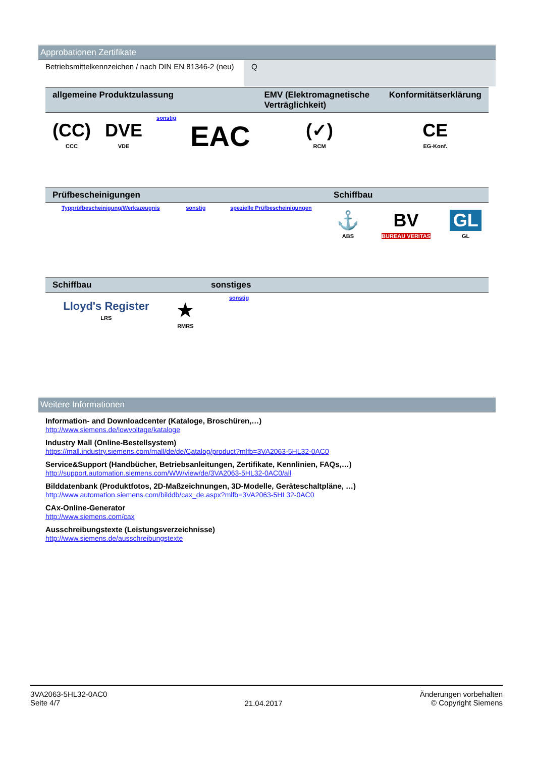Approbationen Zertifikate
| Betriebsmittelkennzeichen / nach DIN EN 81346-2 (neu) | Q |
| allgemeine Produktzulassung | | | | EMV (Elektromagnetische Verträglichkeit) | Konformitätserklärung |
| --- | --- | --- | --- | --- | --- |
| (CC) CCC | DVE VDE | sonstig | EAC | (✓) RCM | CE EG-Konf. |
| Prüfbescheinigungen | | | Schiffbau | | |
| --- | --- | --- | --- | --- | --- |
| Typprüfbescheinigung/Werkszeugnis | sonstig | spezielle Prüfbescheinigungen | ⚓ ABS | BV BUREAU VERITAS | GL GL |
| Schiffbau | | sonstiges |
| --- | --- | --- |
| Lloyd's Register LRS | ★ RMRS | sonstig |
Weitere Informationen
Information- and Downloadcenter (Kataloge, Broschüren,…)
http://www.siemens.de/lowvoltage/kataloge
Industry Mall (Online-Bestellsystem)
https://mall.industry.siemens.com/mall/de/de/Catalog/product?mlfb=3VA2063-5HL32-0AC0
Service&Support (Handbücher, Betriebsanleitungen, Zertifikate, Kennlinien, FAQs,…)
http://support.automation.siemens.com/WW/view/de/3VA2063-5HL32-0AC0/all
Bilddatenbank (Produktfotos, 2D-Maßzeichnungen, 3D-Modelle, Geräteschaltpläne, …)
http://www.automation.siemens.com/bilddb/cax_de.aspx?mlfb=3VA2063-5HL32-0AC0
CAx-Online-Generator
http://www.siemens.com/cax
Ausschreibungstexte (Leistungsverzeichnisse)
http://www.siemens.de/ausschreibungstexte
3VA2063-5HL32-0AC0
Seite 4/7
21.04.2017
Änderungen vorbehalten
© Copyright Siemens